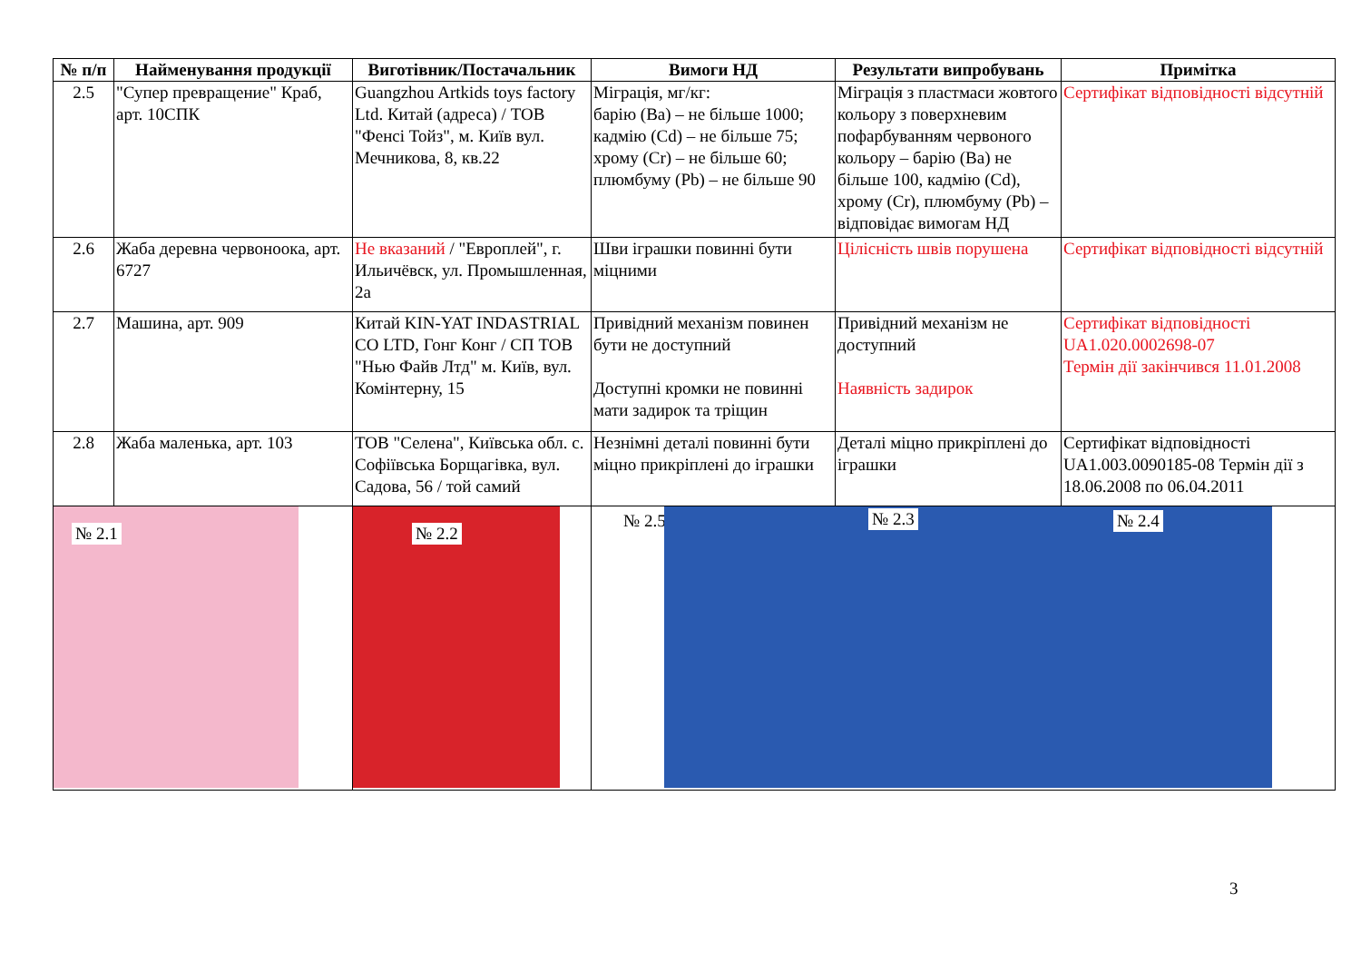| № п/п | Найменування продукції | Виготівник/Постачальник | Вимоги НД | Результати випробувань | Примітка |
| --- | --- | --- | --- | --- | --- |
| 2.5 | "Супер превращение" Краб, арт. 10СПК | Guangzhou Artkids toys factory Ltd. Китай (адреса) / ТОВ "Фенсі Тойз", м. Київ вул. Мечникова, 8, кв.22 | Міграція, мг/кг: барію (Ba) – не більше 1000; кадмію (Cd) – не більше 75; хрому (Cr) – не більше 60; плюмбуму (Pb) – не більше 90 | Міграція з пластмаси жовтого кольору з поверхневим пофарбуванням червоного кольору – барію (Ba) не більше 100, кадмію (Cd), хрому (Cr), плюмбуму (Pb) – відповідає вимогам НД | Сертифікат відповідності відсутній |
| 2.6 | Жаба деревна червоноока, арт. 6727 | Не вказаний / "Европлей", г. Ильичёвск, ул. Промышленная, 2а | Шви іграшки повинні бути міцними | Цілісність швів порушена | Сертифікат відповідності відсутній |
| 2.7 | Машина, арт. 909 | Китай KIN-YAT INDASTRIAL CO LTD, Гонг Конг / СП ТОВ "Нью Файв Лтд" м. Київ, вул. Комінтерну, 15 | Привідний механізм повинен бути не доступний Доступні кромки не повинні мати задирок та тріщин | Привідний механізм не доступний Наявність задирок | Сертифікат відповідності UA1.020.0002698-07 Термін дії закінчився 11.01.2008 |
| 2.8 | Жаба маленька, арт. 103 | ТОВ "Селена", Київська обл. с. Софіївська Борщагівка, вул. Садова, 56 / той самий | Незнімні деталі повинні бути міцно прикріплені до іграшки | Деталі міцно прикріплені до іграшки | Сертифікат відповідності UA1.003.0090185-08 Термін дії з 18.06.2008 по 06.04.2011 |
| № 2.1 | | № 2.2 | № 2.5 № 2.3 № 2.4 | | |
3